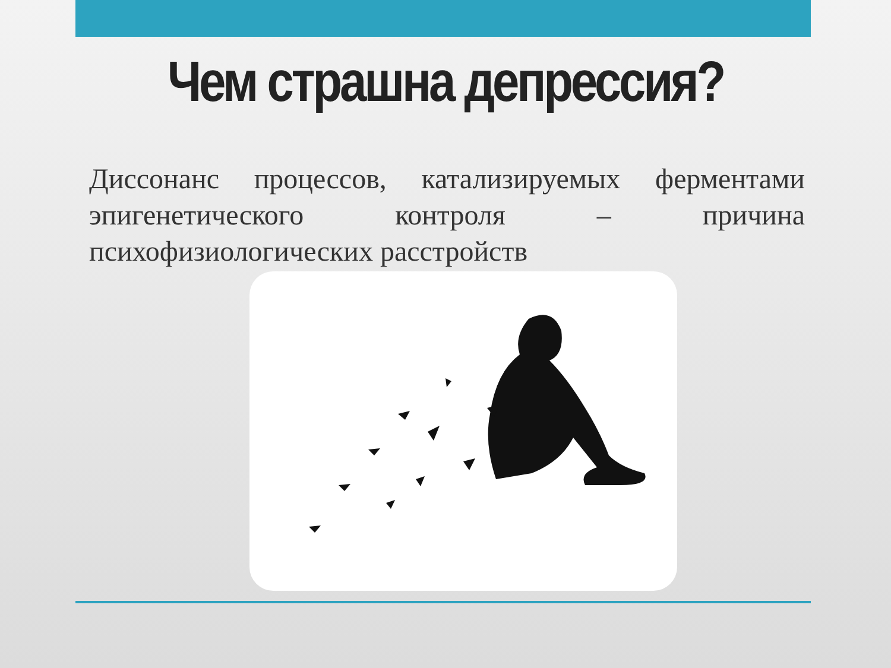Чем страшна депрессия?
Диссонанс процессов, катализируемых ферментами эпигенетического контроля – причина психофизиологических расстройств